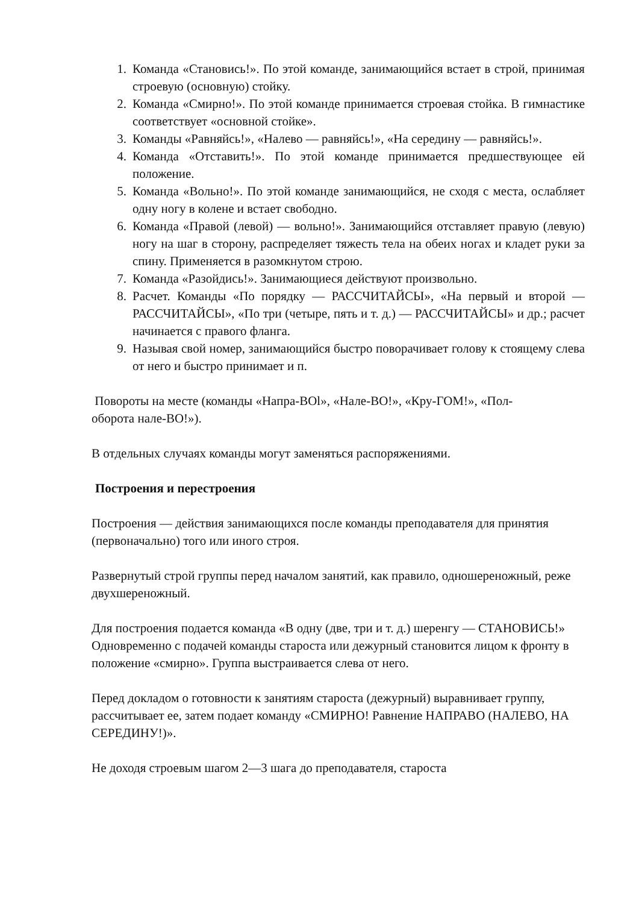1. Команда «Становись!». По этой команде, занимающийся встает в строй, принимая строевую (основную) стойку.
2. Команда «Смирно!». По этой команде принимается строевая стойка. В гимнастике соответствует «основной стойке».
3. Команды «Равняйсь!», «Налево — равняйсь!», «На середину — равняйсь!».
4. Команда «Отставить!». По этой команде принимается предшествующее ей положение.
5. Команда «Вольно!». По этой команде занимающийся, не сходя с места, ослабляет одну ногу в колене и встает свободно.
6. Команда «Правой (левой) — вольно!». Занимающийся отставляет правую (левую) ногу на шаг в сторону, распределяет тяжесть тела на обеих ногах и кладет руки за спину. Применяется в разомкнутом строю.
7. Команда «Разойдись!». Занимающиеся действуют произвольно.
8. Расчет. Команды «По порядку — РАССЧИТАЙСЫ», «На первый и второй — РАССЧИТАЙСЫ», «По три (четыре, пять и т. д.) — РАССЧИТАЙСЫ» и др.; расчет начинается с правого фланга.
9. Называя свой номер, занимающийся быстро поворачивает голову к стоящему слева от него и быстро принимает и п.
Повороты на месте (команды «Напра-ВОl», «Нале-ВО!», «Кру-ГОМ!», «Пол-оборота нале-ВО!»).
В отдельных случаях команды могут заменяться распоряжениями.
Построения и перестроения
Построения — действия занимающихся после команды преподавателя для принятия (первоначально) того или иного строя.
Развернутый строй группы перед началом занятий, как правило, одношереножный, реже двухшереножный.
Для построения подается команда «В одну (две, три и т. д.) шеренгу — СТАНОВИСЬ!» Одновременно с подачей команды староста или дежурный становится лицом к фронту в положение «смирно». Группа выстраивается слева от него.
Перед докладом о готовности к занятиям староста (дежурный) выравнивает группу, рассчитывает ее, затем подает команду «СМИРНО! Равнение НАПРАВО (НАЛЕВО, НА СЕРЕДИНУ!)».
Не доходя строевым шагом 2—3 шага до преподавателя, староста